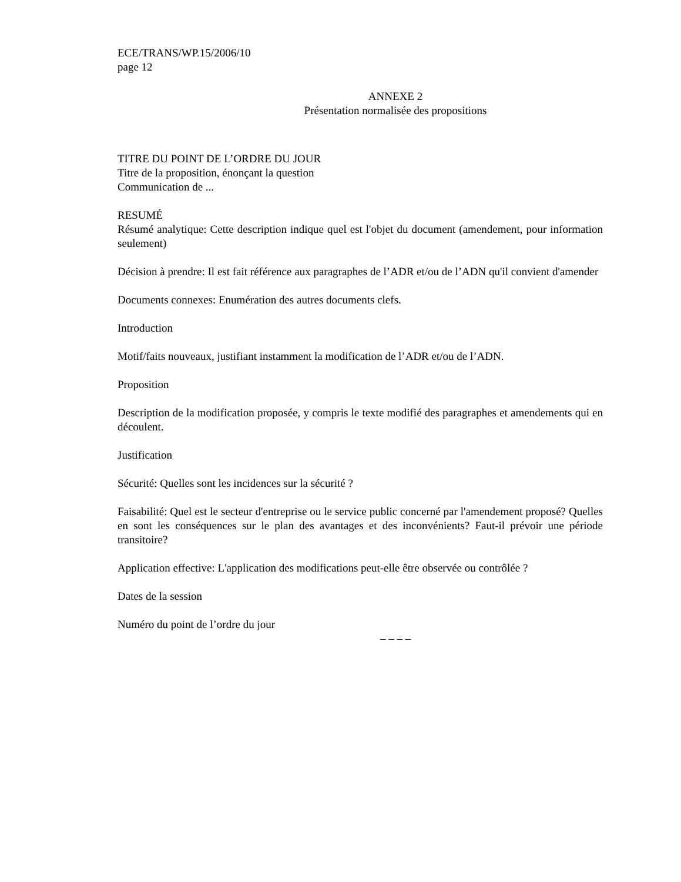ECE/TRANS/WP.15/2006/10
page 12
ANNEXE 2
Présentation normalisée des propositions
TITRE DU POINT DE L’ORDRE DU JOUR
Titre de la proposition, énonçant la question
Communication de ...
RESUMÉ
Résumé analytique: Cette description indique quel est l'objet du document (amendement, pour information seulement)
Décision à prendre: Il est fait référence aux paragraphes de l’ADR et/ou de l’ADN qu'il convient d'amender
Documents connexes: Enumération des autres documents clefs.
Introduction
Motif/faits nouveaux, justifiant instamment la modification de l’ADR et/ou de l’ADN.
Proposition
Description de la modification proposée, y compris le texte modifié des paragraphes et amendements qui en découlent.
Justification
Sécurité: Quelles sont les incidences sur la sécurité ?
Faisabilité: Quel est le secteur d'entreprise ou le service public concerné par l'amendement proposé? Quelles en sont les conséquences sur le plan des avantages et des inconvénients? Faut-il prévoir une période transitoire?
Application effective: L'application des modifications peut-elle être observée ou contrôlée ?
Dates de la session
Numéro du point de l’ordre du jour
– – – –